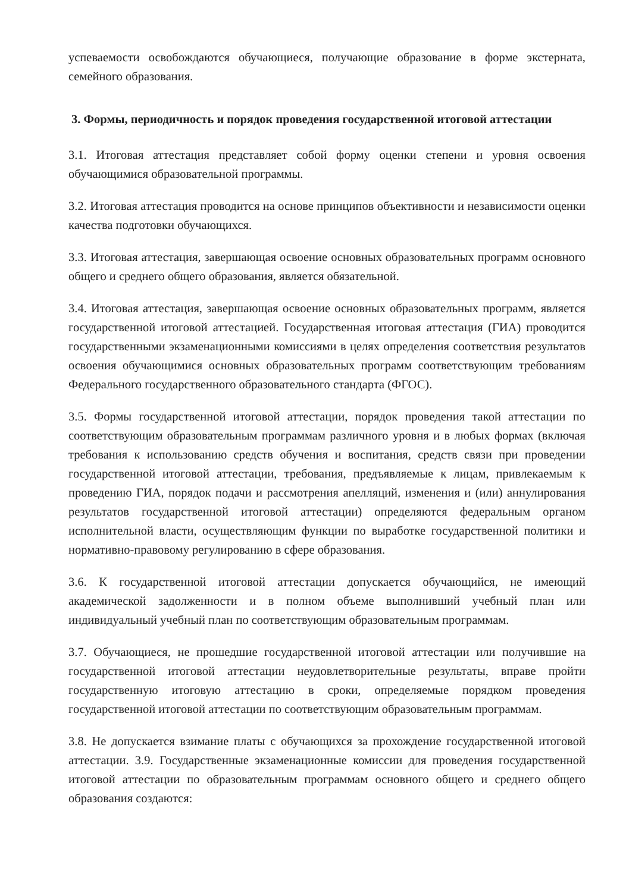успеваемости освобождаются обучающиеся, получающие образование в форме экстерната, семейного образования.
3. Формы, периодичность и порядок проведения государственной итоговой аттестации
3.1. Итоговая аттестация представляет собой форму оценки степени и уровня освоения обучающимися образовательной программы.
3.2. Итоговая аттестация проводится на основе принципов объективности и независимости оценки качества подготовки обучающихся.
3.3. Итоговая аттестация, завершающая освоение основных образовательных программ основного общего и среднего общего образования, является обязательной.
3.4. Итоговая аттестация, завершающая освоение основных образовательных программ, является государственной итоговой аттестацией. Государственная итоговая аттестация (ГИА) проводится государственными экзаменационными комиссиями в целях определения соответствия результатов освоения обучающимися основных образовательных программ соответствующим требованиям Федерального государственного образовательного стандарта (ФГОС).
3.5. Формы государственной итоговой аттестации, порядок проведения такой аттестации по соответствующим образовательным программам различного уровня и в любых формах (включая требования к использованию средств обучения и воспитания, средств связи при проведении государственной итоговой аттестации, требования, предъявляемые к лицам, привлекаемым к проведению ГИА, порядок подачи и рассмотрения апелляций, изменения и (или) аннулирования результатов государственной итоговой аттестации) определяются федеральным органом исполнительной власти, осуществляющим функции по выработке государственной политики и нормативно-правовому регулированию в сфере образования.
3.6. К государственной итоговой аттестации допускается обучающийся, не имеющий академической задолженности и в полном объеме выполнивший учебный план или индивидуальный учебный план по соответствующим образовательным программам.
3.7. Обучающиеся, не прошедшие государственной итоговой аттестации или получившие на государственной итоговой аттестации неудовлетворительные результаты, вправе пройти государственную итоговую аттестацию в сроки, определяемые порядком проведения государственной итоговой аттестации по соответствующим образовательным программам.
3.8. Не допускается взимание платы с обучающихся за прохождение государственной итоговой аттестации. 3.9. Государственные экзаменационные комиссии для проведения государственной итоговой аттестации по образовательным программам основного общего и среднего общего образования создаются: